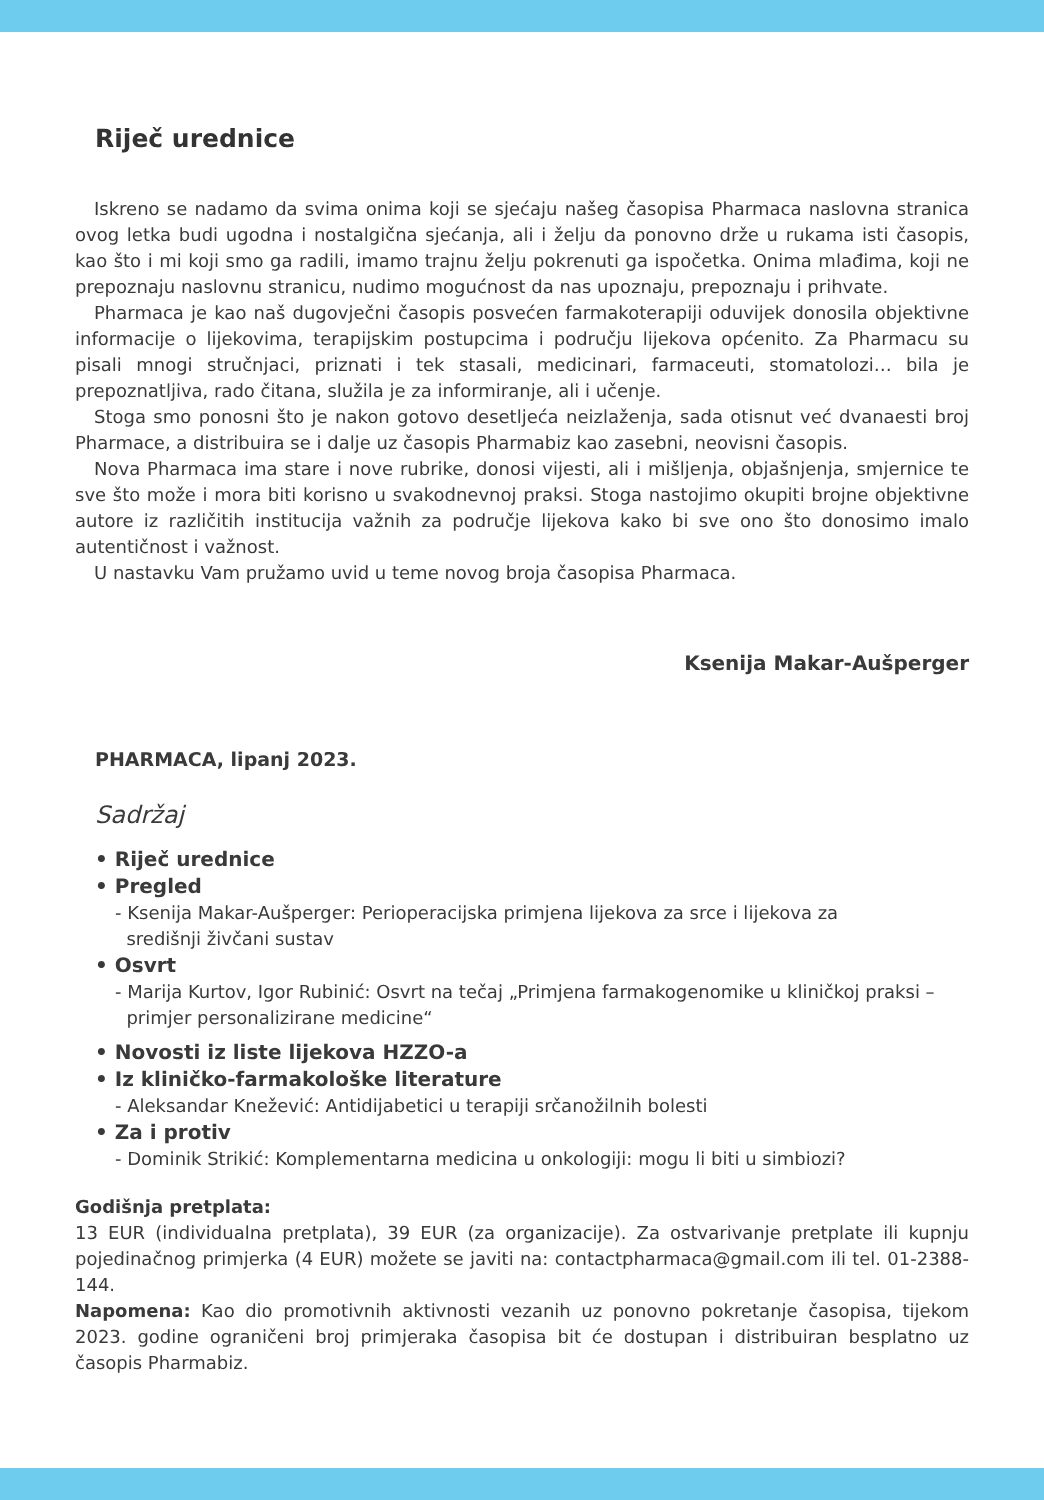Riječ urednice
Iskreno se nadamo da svima onima koji se sjećaju našeg časopisa Pharmaca naslovna stranica ovog letka budi ugodna i nostalgična sjećanja, ali i želju da ponovno drže u rukama isti časopis, kao što i mi koji smo ga radili, imamo trajnu želju pokrenuti ga ispočetka. Onima mlađima, koji ne prepoznaju naslovnu stranicu, nudimo mogućnost da nas upoznaju, prepoznaju i prihvate.
Pharmaca je kao naš dugovječni časopis posvećen farmakoterapiji oduvijek donosila objektivne informacije o lijekovima, terapijskim postupcima i području lijekova općenito. Za Pharmacu su pisali mnogi stručnjaci, priznati i tek stasali, medicinari, farmaceuti, stomatolozi… bila je prepoznatljiva, rado čitana, služila je za informiranje, ali i učenje.
Stoga smo ponosni što je nakon gotovo desetljeća neizlaženja, sada otisnut već dvanaesti broj Pharmace, a distribuira se i dalje uz časopis Pharmabiz kao zasebni, neovisni časopis.
Nova Pharmaca ima stare i nove rubrike, donosi vijesti, ali i mišljenja, objašnjenja, smjernice te sve što može i mora biti korisno u svakodnevnoj praksi. Stoga nastojimo okupiti brojne objektivne autore iz različitih institucija važnih za područje lijekova kako bi sve ono što donosimo imalo autentičnost i važnost.
U nastavku Vam pružamo uvid u teme novog broja časopisa Pharmaca.
Ksenija Makar-Aušperger
PHARMACA, lipanj 2023.
Sadržaj
• Riječ urednice
• Pregled
- Ksenija Makar-Aušperger: Perioperacijska primjena lijekova za srce i lijekova za
središnji živčani sustav
• Osvrt
- Marija Kurtov, Igor Rubinić: Osvrt na tečaj „Primjena farmakogenomike u kliničkoj praksi –
primjer personalizirane medicine“
• Novosti iz liste lijekova HZZO-a
• Iz kliničko-farmakološke literature
- Aleksandar Knežević: Antidijabetici u terapiji srčanožilnih bolesti
• Za i protiv
- Dominik Strikić: Komplementarna medicina u onkologiji: mogu li biti u simbiozi?
Godišnja pretplata:
13 EUR (individualna pretplata), 39 EUR (za organizacije). Za ostvarivanje pretplate ili kupnju pojedinačnog primjerka (4 EUR) možete se javiti na: contactpharmaca@gmail.com ili tel. 01-2388-144.
Napomena: Kao dio promotivnih aktivnosti vezanih uz ponovno pokretanje časopisa, tijekom 2023. godine ograničeni broj primjeraka časopisa bit će dostupan i distribuiran besplatno uz časopis Pharmabiz.